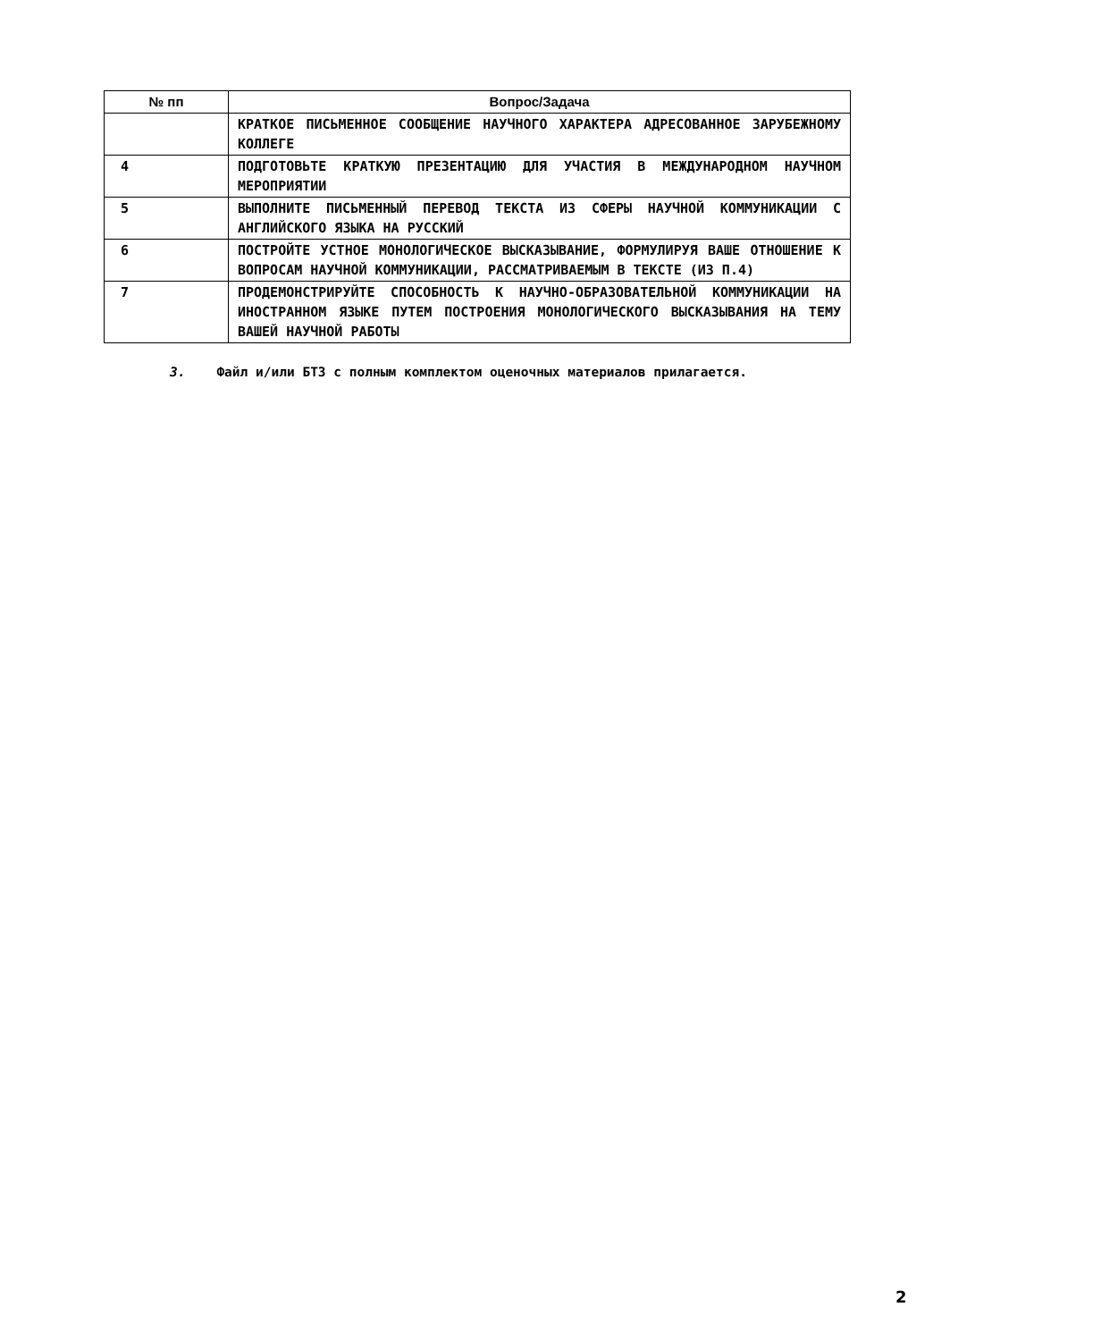| № пп | Вопрос/Задача |
| --- | --- |
| | КРАТКОЕ ПИСЬМЕННОЕ СООБЩЕНИЕ НАУЧНОГО ХАРАКТЕРА АДРЕСОВАННОЕ ЗАРУБЕЖНОМУ КОЛЛЕГЕ |
| 4 | ПОДГОТОВЬТЕ КРАТКУЮ ПРЕЗЕНТАЦИЮ ДЛЯ УЧАСТИЯ В МЕЖДУНАРОДНОМ НАУЧНОМ МЕРОПРИЯТИИ |
| 5 | ВЫПОЛНИТЕ ПИСЬМЕННЫЙ ПЕРЕВОД ТЕКСТА ИЗ СФЕРЫ НАУЧНОЙ КОММУНИКАЦИИ С АНГЛИЙСКОГО ЯЗЫКА НА РУССКИЙ |
| 6 | ПОСТРОЙТЕ УСТНОЕ МОНОЛОГИЧЕСКОЕ ВЫСКАЗЫВАНИЕ, ФОРМУЛИРУЯ ВАШЕ ОТНОШЕНИЕ К ВОПРОСАМ НАУЧНОЙ КОММУНИКАЦИИ, РАССМАТРИВАЕМЫМ В ТЕКСТЕ (ИЗ П.4) |
| 7 | ПРОДЕМОНСТРИРУЙТЕ СПОСОБНОСТЬ К НАУЧНО-ОБРАЗОВАТЕЛЬНОЙ КОММУНИКАЦИИ НА ИНОСТРАННОМ ЯЗЫКЕ ПУТЕМ ПОСТРОЕНИЯ МОНОЛОГИЧЕСКОГО ВЫСКАЗЫВАНИЯ НА ТЕМУ ВАШЕЙ НАУЧНОЙ РАБОТЫ |
3. Файл и/или БТЗ с полным комплектом оценочных материалов прилагается.
2